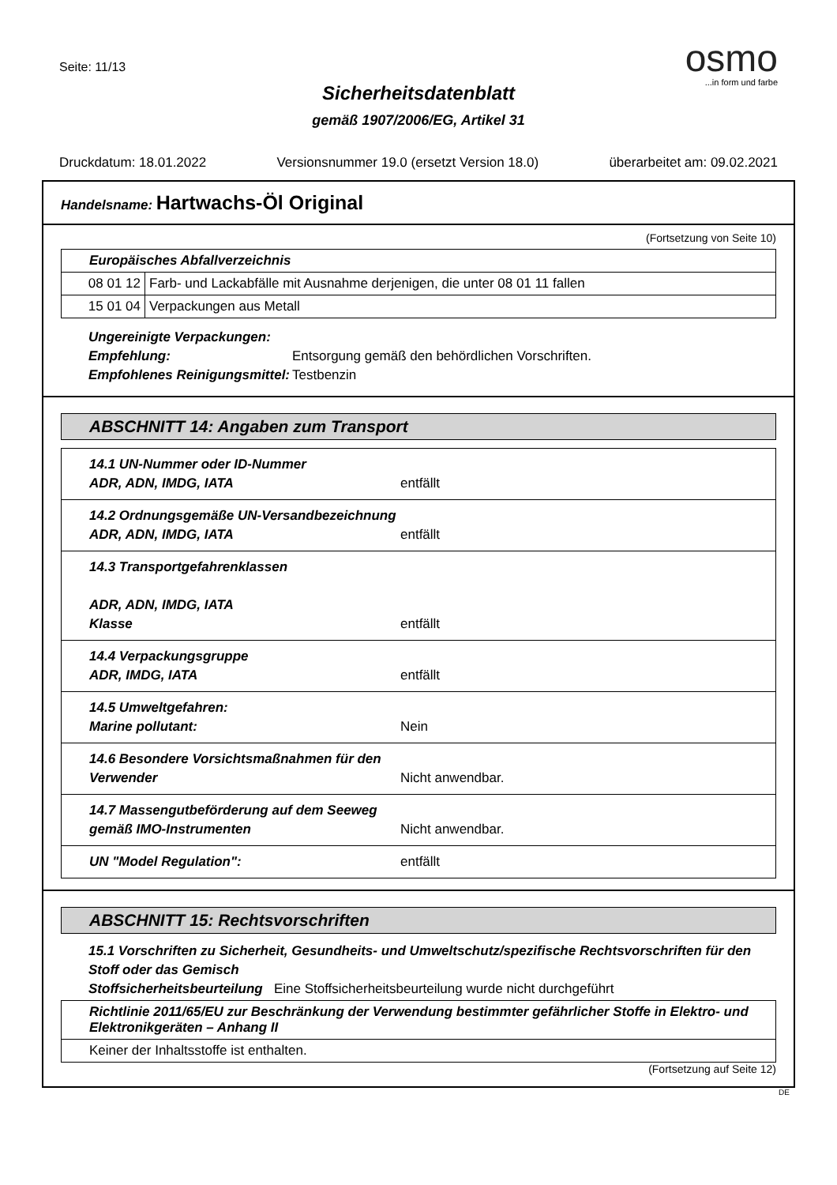Seite: 11/13
osmo
...in form und farbe
Sicherheitsdatenblatt
gemäß 1907/2006/EG, Artikel 31
Druckdatum: 18.01.2022 Versionsnummer 19.0 (ersetzt Version 18.0) überarbeitet am: 09.02.2021
Handelsname: Hartwachs-Öl Original
(Fortsetzung von Seite 10)
| Europäisches Abfallverzeichnis | |
| --- | --- |
| 08 01 12 | Farb- und Lackabfälle mit Ausnahme derjenigen, die unter 08 01 11 fallen |
| 15 01 04 | Verpackungen aus Metall |
Ungereinigte Verpackungen: Empfehlung: Entsorgung gemäß den behördlichen Vorschriften. Empfohlenes Reinigungsmittel: Testbenzin
ABSCHNITT 14: Angaben zum Transport
| 14.1 UN-Nummer oder ID-Nummer ADR, ADN, IMDG, IATA | entfällt |
| 14.2 Ordnungsgemäße UN-Versandbezeichnung ADR, ADN, IMDG, IATA | entfällt |
| 14.3 Transportgefahrenklassen ADR, ADN, IMDG, IATA Klasse | entfällt |
| 14.4 Verpackungsgruppe ADR, IMDG, IATA | entfällt |
| 14.5 Umweltgefahren: Marine pollutant: | Nein |
| 14.6 Besondere Vorsichtsmaßnahmen für den Verwender | Nicht anwendbar. |
| 14.7 Massengutbeförderung auf dem Seeweg gemäß IMO-Instrumenten | Nicht anwendbar. |
| UN "Model Regulation": | entfällt |
ABSCHNITT 15: Rechtsvorschriften
15.1 Vorschriften zu Sicherheit, Gesundheits- und Umweltschutz/spezifische Rechtsvorschriften für den Stoff oder das Gemisch
Stoffsicherheitsbeurteilung Eine Stoffsicherheitsbeurteilung wurde nicht durchgeführt
| Richtlinie 2011/65/EU zur Beschränkung der Verwendung bestimmter gefährlicher Stoffe in Elektro- und Elektronikgeräten – Anhang II |
| --- |
| Keiner der Inhaltsstoffe ist enthalten. |
(Fortsetzung auf Seite 12)
DE